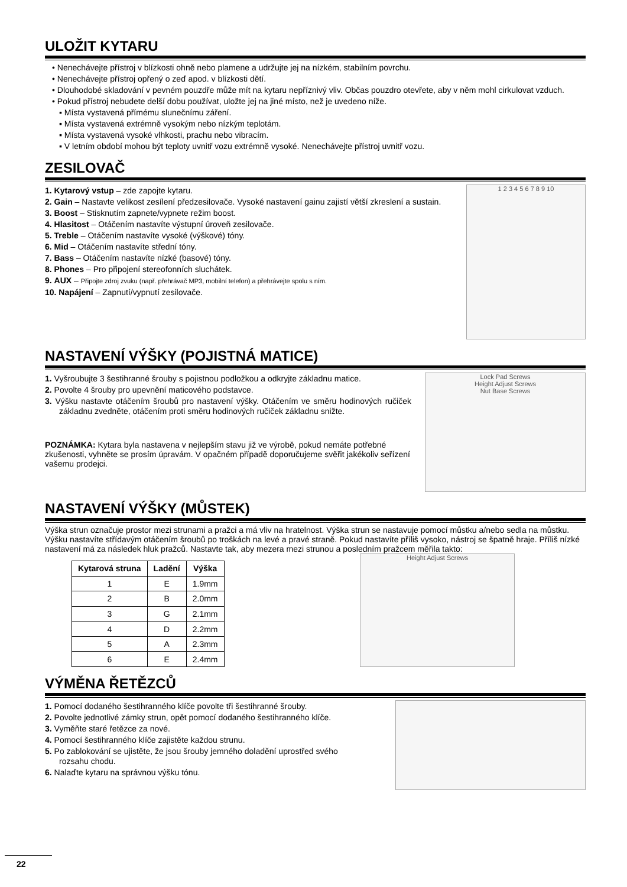ULOŽIT KYTARU
• Nenechávejte přístroj v blízkosti ohně nebo plamene a udržujte jej na nízkém, stabilním povrchu.
• Nenechávejte přístroj opřený o zeď apod. v blízkosti dětí.
• Dlouhodobé skladování v pevném pouzdře může mít na kytaru nepříznivý vliv. Občas pouzdro otevřete, aby v něm mohl cirkulovat vzduch.
• Pokud přístroj nebudete delší dobu používat, uložte jej na jiné místo, než je uvedeno níže.
▪ Místa vystavená přímému slunečnímu záření.
▪ Místa vystavená extrémně vysokým nebo nízkým teplotám.
▪ Místa vystavená vysoké vlhkosti, prachu nebo vibracím.
▪ V letním období mohou být teploty uvnitř vozu extrémně vysoké. Nenechávejte přístroj uvnitř vozu.
ZESILOVAČ
1. Kytarový vstup – zde zapojte kytaru.
2. Gain – Nastavte velikost zesílení předzesilovače. Vysoké nastavení gainu zajistí větší zkreslení a sustain.
3. Boost – Stisknutím zapnete/vypnete režim boost.
4. Hlasitost – Otáčením nastavíte výstupní úroveň zesilovače.
5. Treble – Otáčením nastavíte vysoké (výškové) tóny.
6. Mid – Otáčením nastavíte střední tóny.
7. Bass – Otáčením nastavíte nízké (basové) tóny.
8. Phones – Pro připojení stereofonních sluchátek.
9. AUX – Připojte zdroj zvuku (např. přehrávač MP3, mobilní telefon) a přehrávejte spolu s ním.
10. Napájení – Zapnutí/vypnutí zesilovače.
1 2 3 4 5 6 7 8 9 10
NASTAVENÍ VÝŠKY (POJISTNÁ MATICE)
1. Vyšroubujte 3 šestihranné šrouby s pojistnou podložkou a odkryjte základnu matice.
2. Povolte 4 šrouby pro upevnění maticového podstavce.
3. Výšku nastavte otáčením šroubů pro nastavení výšky. Otáčením ve směru hodinových ručiček základnu zvedněte, otáčením proti směru hodinových ručiček základnu snižte.
POZNÁMKA: Kytara byla nastavena v nejlepším stavu již ve výrobě, pokud nemáte potřebné zkušenosti, vyhněte se prosím úpravám. V opačném případě doporučujeme svěřit jakékoliv seřízení vašemu prodejci.
Lock Pad Screws
Height Adjust Screws
Nut Base Screws
NASTAVENÍ VÝŠKY (MŮSTEK)
Výška strun označuje prostor mezi strunami a pražci a má vliv na hratelnost. Výška strun se nastavuje pomocí můstku a/nebo sedla na můstku. Výšku nastavíte střídavým otáčením šroubů po troškách na levé a pravé straně. Pokud nastavíte příliš vysoko, nástroj se špatně hraje. Příliš nízké nastavení má za následek hluk pražců. Nastavte tak, aby mezera mezi strunou a posledním pražcem měřila takto:
| Kytarová struna | Ladění | Výška |
| --- | --- | --- |
| 1 | E | 1.9mm |
| 2 | B | 2.0mm |
| 3 | G | 2.1mm |
| 4 | D | 2.2mm |
| 5 | A | 2.3mm |
| 6 | E | 2.4mm |
Height Adjust Screws
VÝMĚNA ŘETĚZCŮ
1. Pomocí dodaného šestihranného klíče povolte tři šestihranné šrouby.
2. Povolte jednotlivé zámky strun, opět pomocí dodaného šestihranného klíče.
3. Vyměňte staré řetězce za nové.
4. Pomocí šestihranného klíče zajistěte každou strunu.
5. Po zablokování se ujistěte, že jsou šrouby jemného doladění uprostřed svého rozsahu chodu.
6. Nalaďte kytaru na správnou výšku tónu.
22